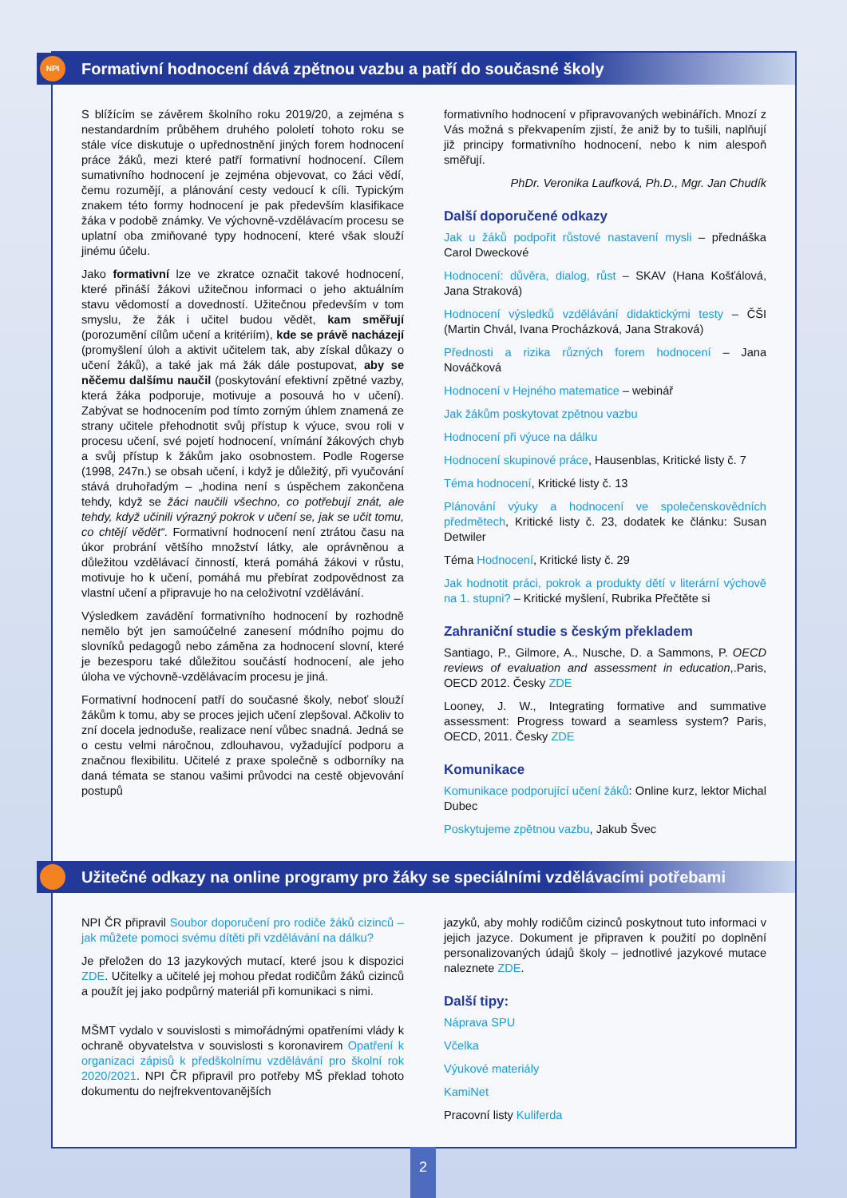NPI Formativní hodnocení dává zpětnou vazbu a patří do současné školy
S blížícím se závěrem školního roku 2019/20, a zejména s nestandardním průběhem druhého pololetí tohoto roku se stále více diskutuje o upřednostnění jiných forem hodnocení práce žáků, mezi které patří formativní hodnocení. Cílem sumativního hodnocení je zejména objevovat, co žáci vědí, čemu rozumějí, a plánování cesty vedoucí k cíli. Typickým znakem této formy hodnocení je pak především klasifikace žáka v podobě známky. Ve výchovně-vzdělávacím procesu se uplatní oba zmiňované typy hodnocení, které však slouží jinému účelu.
Jako formativní lze ve zkratce označit takové hodnocení, které přináší žákovi užitečnou informaci o jeho aktuálním stavu vědomostí a dovedností. Užitečnou především v tom smyslu, že žák i učitel budou vědět, kam směřují (porozumění cílům učení a kritériím), kde se právě nacházejí (promyšlení úloh a aktivit učitelem tak, aby získal důkazy o učení žáků), a také jak má žák dále postupovat, aby se něčemu dalšímu naučil (poskytování efektivní zpětné vazby, která žáka podporuje, motivuje a posouvá ho v učení). Zabývat se hodnocením pod tímto zorným úhlem znamená ze strany učitele přehodnotit svůj přístup k výuce, svou roli v procesu učení, své pojetí hodnocení, vnímání žákových chyb a svůj přístup k žákům jako osobnostem. Podle Rogerse (1998, 247n.) se obsah učení, i když je důležitý, při vyučování stává druhořadým – „hodina není s úspěchem zakončena tehdy, když se žáci naučili všechno, co potřebují znát, ale tehdy, když učinili výrazný pokrok v učení se, jak se učit tomu, co chtějí vědět“. Formativní hodnocení není ztrátou času na úkor probrání většího množství látky, ale oprávněnou a důležitou vzdělávací činností, která pomáhá žákovi v růstu, motivuje ho k učení, pomáhá mu přebírat zodpovědnost za vlastní učení a připravuje ho na celoživotní vzdělávání.
Výsledkem zavádění formativního hodnocení by rozhodně nemělo být jen samoúčelné zanesení módního pojmu do slovníků pedagogů nebo záměna za hodnocení slovní, které je bezesporu také důležitou součástí hodnocení, ale jeho úloha ve výchovně-vzdělávacím procesu je jiná.
Formativní hodnocení patří do současné školy, neboť slouží žákům k tomu, aby se proces jejich učení zlepšoval. Ačkoliv to zní docela jednoduše, realizace není vůbec snadná. Jedná se o cestu velmi náročnou, zdlouhavou, vyžadující podporu a značnou flexibilitu. Učitelé z praxe společně s odborníky na daná témata se stanou vašimi průvodci na cestě objevování postupů
formativního hodnocení v připravovaných webinářích. Mnozí z Vás možná s překvapením zjistí, že aniž by to tušili, naplňují již principy formativního hodnocení, nebo k nim alespoň směřují.
PhDr. Veronika Laufková, Ph.D., Mgr. Jan Chudík
Další doporučené odkazy
Jak u žáků podpořit růstové nastavení mysli – přednáška Carol Dweckové
Hodnocení: důvěra, dialog, růst – SKAV (Hana Košťálová, Jana Straková)
Hodnocení výsledků vzdělávání didaktickými testy – ČŠI (Martin Chvál, Ivana Procházková, Jana Straková)
Přednosti a rizika různých forem hodnocení – Jana Nováčková
Hodnocení v Hejného matematice – webinář
Jak žákům poskytovat zpětnou vazbu
Hodnocení při výuce na dálku
Hodnocení skupinové práce, Hausenblas, Kritické listy č. 7
Téma hodnocení, Kritické listy č. 13
Plánování výuky a hodnocení ve společenskovědních předmětech, Kritické listy č. 23, dodatek ke článku: Susan Detwiler
Téma Hodnocení, Kritické listy č. 29
Jak hodnotit práci, pokrok a produkty dětí v literární výchově na 1. stupni? – Kritické myšlení, Rubrika Přečtěte si
Zahraniční studie s českým překladem
Santiago, P., Gilmore, A., Nusche, D. a Sammons, P. OECD reviews of evaluation and assessment in education,.Paris, OECD 2012. Česky ZDE
Looney, J. W., Integrating formative and summative assessment: Progress toward a seamless system? Paris, OECD, 2011. Česky ZDE
Komunikace
Komunikace podporující učení žáků: Online kurz, lektor Michal Dubec
Poskytujeme zpětnou vazbu, Jakub Švec
Užitečné odkazy na online programy pro žáky se speciálními vzdělávacími potřebami
NPI ČR připravil Soubor doporučení pro rodiče žáků cizinců – jak můžete pomoci svému dítěti při vzdělávání na dálku?
Je přeložen do 13 jazykových mutací, které jsou k dispozici ZDE. Učitelky a učitelé jej mohou předat rodičům žáků cizinců a použít jej jako podpůrný materiál při komunikaci s nimi.
MŠMT vydalo v souvislosti s mimořádnými opatřeními vlády k ochraně obyvatelstva v souvislosti s koronavirem Opatření k organizaci zápisů k předškolnímu vzdělávání pro školní rok 2020/2021. NPI ČR připravil pro potřeby MŠ překlad tohoto dokumentu do nejfrekventovanějších
jazyků, aby mohly rodičům cizinců poskytnout tuto informaci v jejich jazyce. Dokument je připraven k použití po doplnění personalizovaných údajů školy – jednotlivé jazykové mutace naleznete ZDE.
Další tipy:
Náprava SPU
Včelka
Výukové materiály
KamiNet
Pracovní listy Kuliferda
2